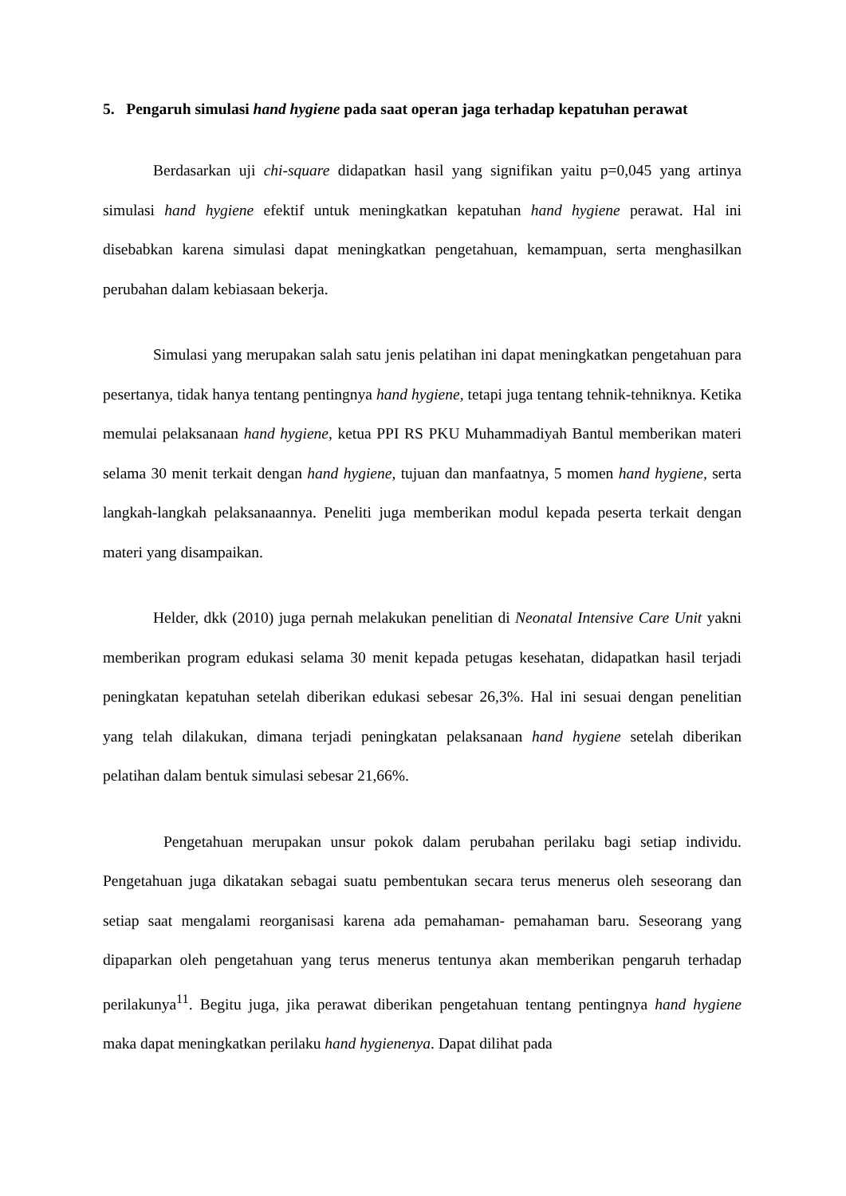5. Pengaruh simulasi hand hygiene pada saat operan jaga terhadap kepatuhan perawat
Berdasarkan uji chi-square didapatkan hasil yang signifikan yaitu p=0,045 yang artinya simulasi hand hygiene efektif untuk meningkatkan kepatuhan hand hygiene perawat. Hal ini disebabkan karena simulasi dapat meningkatkan pengetahuan, kemampuan, serta menghasilkan perubahan dalam kebiasaan bekerja.
Simulasi yang merupakan salah satu jenis pelatihan ini dapat meningkatkan pengetahuan para pesertanya, tidak hanya tentang pentingnya hand hygiene, tetapi juga tentang tehnik-tehniknya. Ketika memulai pelaksanaan hand hygiene, ketua PPI RS PKU Muhammadiyah Bantul memberikan materi selama 30 menit terkait dengan hand hygiene, tujuan dan manfaatnya, 5 momen hand hygiene, serta langkah-langkah pelaksanaannya. Peneliti juga memberikan modul kepada peserta terkait dengan materi yang disampaikan.
Helder, dkk (2010) juga pernah melakukan penelitian di Neonatal Intensive Care Unit yakni memberikan program edukasi selama 30 menit kepada petugas kesehatan, didapatkan hasil terjadi peningkatan kepatuhan setelah diberikan edukasi sebesar 26,3%. Hal ini sesuai dengan penelitian yang telah dilakukan, dimana terjadi peningkatan pelaksanaan hand hygiene setelah diberikan pelatihan dalam bentuk simulasi sebesar 21,66%.
Pengetahuan merupakan unsur pokok dalam perubahan perilaku bagi setiap individu. Pengetahuan juga dikatakan sebagai suatu pembentukan secara terus menerus oleh seseorang dan setiap saat mengalami reorganisasi karena ada pemahaman- pemahaman baru. Seseorang yang dipaparkan oleh pengetahuan yang terus menerus tentunya akan memberikan pengaruh terhadap perilakunya<sup>11</sup>. Begitu juga, jika perawat diberikan pengetahuan tentang pentingnya hand hygiene maka dapat meningkatkan perilaku hand hygienenya. Dapat dilihat pada